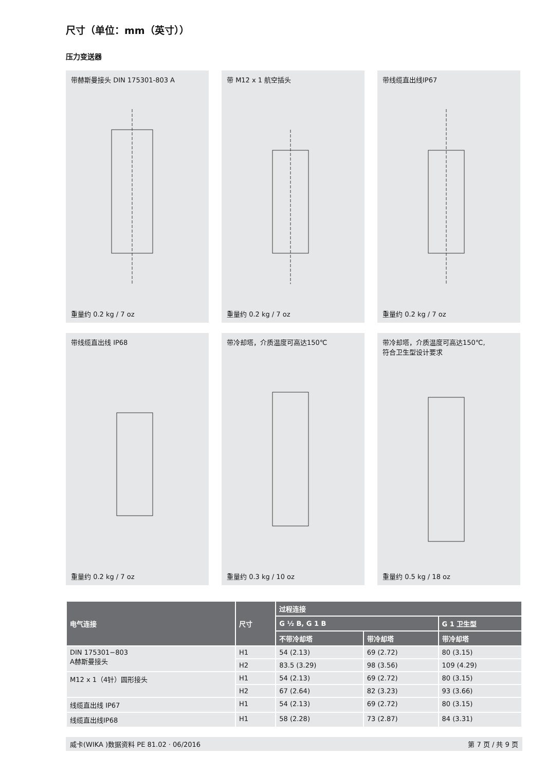尺寸（单位：mm（英寸））
压力变送器
带赫斯曼接头 DIN 175301-803 A
重量约 0.2 kg / 7 oz
带 M12 x 1 航空插头
重量约 0.2 kg / 7 oz
带线缆直出线IP67
重量约 0.2 kg / 7 oz
带线缆直出线 IP68
重量约 0.2 kg / 7 oz
带冷却塔，介质温度可高达150℃
重量约 0.3 kg / 10 oz
带冷却塔，介质温度可高达150℃,
符合卫生型设计要求
重量约 0.5 kg / 18 oz
| 电气连接 | 尺寸 | 过程连接 | | |
| --- | --- | --- | --- | --- |
| | | G ½ B, G 1 B | | G 1 卫生型 |
| | | 不带冷却塔 | 带冷却塔 | 带冷却塔 |
| DIN 175301−803 A赫斯曼接头 | H1 | 54 (2.13) | 69 (2.72) | 80 (3.15) |
| | H2 | 83.5 (3.29) | 98 (3.56) | 109 (4.29) |
| M12 x 1（4针）圆形接头 | H1 | 54 (2.13) | 69 (2.72) | 80 (3.15) |
| | H2 | 67 (2.64) | 82 (3.23) | 93 (3.66) |
| 线缆直出线 IP67 | H1 | 54 (2.13) | 69 (2.72) | 80 (3.15) |
| 线缆直出线IP68 | H1 | 58 (2.28) | 73 (2.87) | 84 (3.31) |
威卡(WIKA )数据资料 PE 81.02 · 06/2016 第 7 页 / 共 9 页